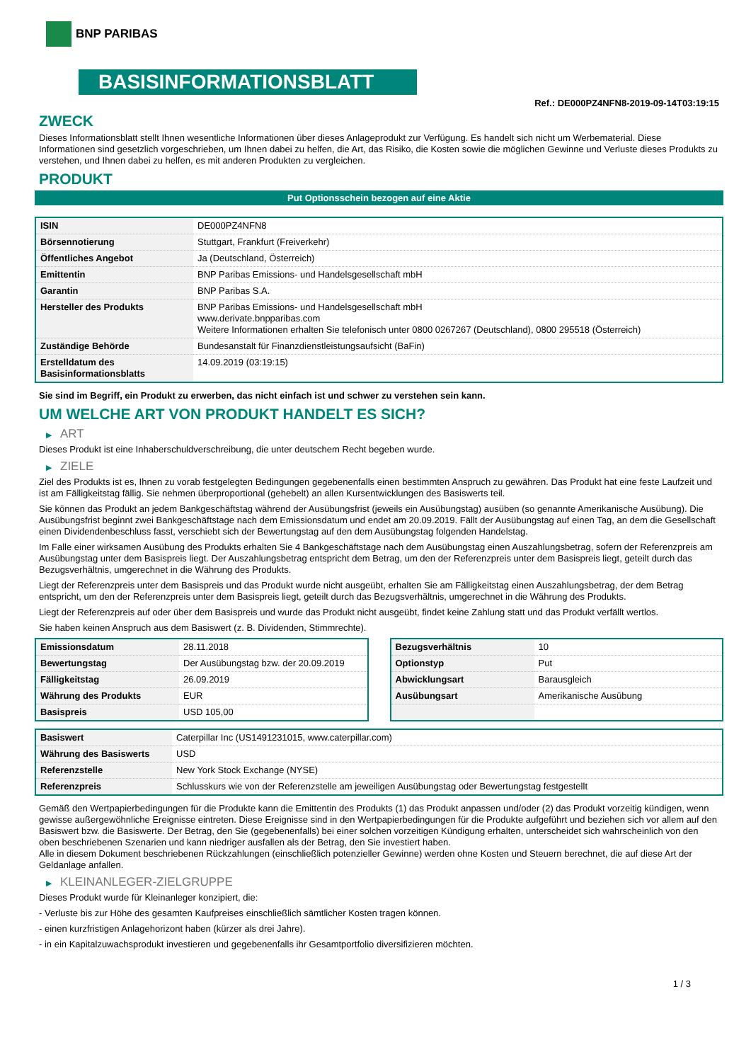BNP PARIBAS
BASISINFORMATIONSBLATT
Ref.: DE000PZ4NFN8-2019-09-14T03:19:15
ZWECK
Dieses Informationsblatt stellt Ihnen wesentliche Informationen über dieses Anlageprodukt zur Verfügung. Es handelt sich nicht um Werbematerial. Diese Informationen sind gesetzlich vorgeschrieben, um Ihnen dabei zu helfen, die Art, das Risiko, die Kosten sowie die möglichen Gewinne und Verluste dieses Produkts zu verstehen, und Ihnen dabei zu helfen, es mit anderen Produkten zu vergleichen.
PRODUKT
Put Optionsschein bezogen auf eine Aktie
| ISIN | DE000PZ4NFN8 |
| Börsennotierung | Stuttgart, Frankfurt (Freiverkehr) |
| Öffentliches Angebot | Ja (Deutschland, Österreich) |
| Emittentin | BNP Paribas Emissions- und Handelsgesellschaft mbH |
| Garantin | BNP Paribas S.A. |
| Hersteller des Produkts | BNP Paribas Emissions- und Handelsgesellschaft mbH www.derivate.bnpparibas.com Weitere Informationen erhalten Sie telefonisch unter 0800 0267267 (Deutschland), 0800 295518 (Österreich) |
| Zuständige Behörde | Bundesanstalt für Finanzdienstleistungsaufsicht (BaFin) |
| Erstelldatum des Basisinformationsblatts | 14.09.2019 (03:19:15) |
Sie sind im Begriff, ein Produkt zu erwerben, das nicht einfach ist und schwer zu verstehen sein kann.
UM WELCHE ART VON PRODUKT HANDELT ES SICH?
▶ ART
Dieses Produkt ist eine Inhaberschuldverschreibung, die unter deutschem Recht begeben wurde.
▶ ZIELE
Ziel des Produkts ist es, Ihnen zu vorab festgelegten Bedingungen gegebenenfalls einen bestimmten Anspruch zu gewähren. Das Produkt hat eine feste Laufzeit und ist am Fälligkeitstag fällig. Sie nehmen überproportional (gehebelt) an allen Kursentwicklungen des Basiswerts teil.
Sie können das Produkt an jedem Bankgeschäftstag während der Ausübungsfrist (jeweils ein Ausübungstag) ausüben (so genannte Amerikanische Ausübung). Die Ausübungsfrist beginnt zwei Bankgeschäftstage nach dem Emissionsdatum und endet am 20.09.2019. Fällt der Ausübungstag auf einen Tag, an dem die Gesellschaft einen Dividendenbeschluss fasst, verschiebt sich der Bewertungstag auf den dem Ausübungstag folgenden Handelstag.
Im Falle einer wirksamen Ausübung des Produkts erhalten Sie 4 Bankgeschäftstage nach dem Ausübungstag einen Auszahlungsbetrag, sofern der Referenzpreis am Ausübungstag unter dem Basispreis liegt. Der Auszahlungsbetrag entspricht dem Betrag, um den der Referenzpreis unter dem Basispreis liegt, geteilt durch das Bezugsverhältnis, umgerechnet in die Währung des Produkts.
Liegt der Referenzpreis unter dem Basispreis und das Produkt wurde nicht ausgeübt, erhalten Sie am Fälligkeitstag einen Auszahlungsbetrag, der dem Betrag entspricht, um den der Referenzpreis unter dem Basispreis liegt, geteilt durch das Bezugsverhältnis, umgerechnet in die Währung des Produkts.
Liegt der Referenzpreis auf oder über dem Basispreis und wurde das Produkt nicht ausgeübt, findet keine Zahlung statt und das Produkt verfällt wertlos.
Sie haben keinen Anspruch aus dem Basiswert (z. B. Dividenden, Stimmrechte).
| Emissionsdatum | 28.11.2018 |
| Bewertungstag | Der Ausübungstag bzw. der 20.09.2019 |
| Fälligkeitstag | 26.09.2019 |
| Währung des Produkts | EUR |
| Basispreis | USD 105,00 |
| Bezugsverhältnis | 10 |
| Optionstyp | Put |
| Abwicklungsart | Barausgleich |
| Ausübungsart | Amerikanische Ausübung |
| Basiswert | Caterpillar Inc (US1491231015, www.caterpillar.com) |
| Währung des Basiswerts | USD |
| Referenzstelle | New York Stock Exchange (NYSE) |
| Referenzpreis | Schlusskurs wie von der Referenzstelle am jeweiligen Ausübungstag oder Bewertungstag festgestellt |
Gemäß den Wertpapierbedingungen für die Produkte kann die Emittentin des Produkts (1) das Produkt anpassen und/oder (2) das Produkt vorzeitig kündigen, wenn gewisse außergewöhnliche Ereignisse eintreten. Diese Ereignisse sind in den Wertpapierbedingungen für die Produkte aufgeführt und beziehen sich vor allem auf den Basiswert bzw. die Basiswerte. Der Betrag, den Sie (gegebenenfalls) bei einer solchen vorzeitigen Kündigung erhalten, unterscheidet sich wahrscheinlich von den oben beschriebenen Szenarien und kann niedriger ausfallen als der Betrag, den Sie investiert haben.
Alle in diesem Dokument beschriebenen Rückzahlungen (einschließlich potenzieller Gewinne) werden ohne Kosten und Steuern berechnet, die auf diese Art der Geldanlage anfallen.
▶ KLEINANLEGER-ZIELGRUPPE
Dieses Produkt wurde für Kleinanleger konzipiert, die:
- Verluste bis zur Höhe des gesamten Kaufpreises einschließlich sämtlicher Kosten tragen können.
- einen kurzfristigen Anlagehorizont haben (kürzer als drei Jahre).
- in ein Kapitalzuwachsprodukt investieren und gegebenenfalls ihr Gesamtportfolio diversifizieren möchten.
1 / 3